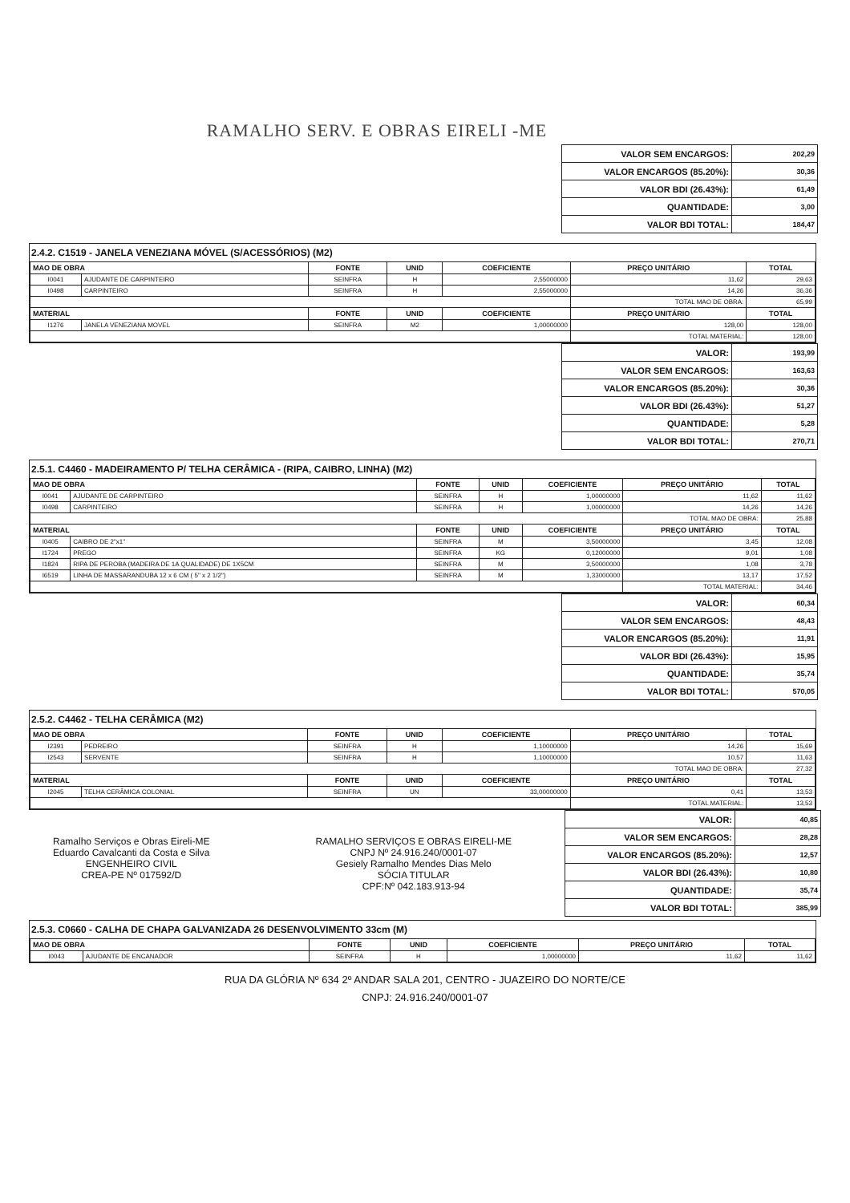RAMALHO SERV. E OBRAS EIRELI -ME
| VALOR SEM ENCARGOS: | 202,29 |
| VALOR ENCARGOS (85.20%): | 30,36 |
| VALOR BDI (26.43%): | 61,49 |
| QUANTIDADE: | 3,00 |
| VALOR BDI TOTAL: | 184,47 |
2.4.2. C1519 - JANELA VENEZIANA MÓVEL (S/ACESSÓRIOS) (M2)
| MAO DE OBRA | | FONTE | UNID | COEFICIENTE | PREÇO UNITÁRIO | TOTAL |
| --- | --- | --- | --- | --- | --- | --- |
| I0041 | AJUDANTE DE CARPINTEIRO | SEINFRA | H | 2,55000000 | 11,62 | 29,63 |
| I0498 | CARPINTEIRO | SEINFRA | H | 2,55000000 | 14,26 | 36,36 |
| | | | | | TOTAL MAO DE OBRA: | 65,99 |
| MATERIAL | | FONTE | UNID | COEFICIENTE | PREÇO UNITÁRIO | TOTAL |
| I1276 | JANELA VENEZIANA MOVEL | SEINFRA | M2 | 1,00000000 | 128,00 | 128,00 |
| | | | | | TOTAL MATERIAL: | 128,00 |
| VALOR: | 193,99 |
| VALOR SEM ENCARGOS: | 163,63 |
| VALOR ENCARGOS (85.20%): | 30,36 |
| VALOR BDI (26.43%): | 51,27 |
| QUANTIDADE: | 5,28 |
| VALOR BDI TOTAL: | 270,71 |
2.5.1. C4460 - MADEIRAMENTO P/ TELHA CERÂMICA - (RIPA, CAIBRO, LINHA) (M2)
| MAO DE OBRA | | FONTE | UNID | COEFICIENTE | PREÇO UNITÁRIO | TOTAL |
| --- | --- | --- | --- | --- | --- | --- |
| I0041 | AJUDANTE DE CARPINTEIRO | SEINFRA | H | 1,00000000 | 11,62 | 11,62 |
| I0498 | CARPINTEIRO | SEINFRA | H | 1,00000000 | 14,26 | 14,26 |
| | | | | | TOTAL MAO DE OBRA: | 25,88 |
| MATERIAL | | FONTE | UNID | COEFICIENTE | PREÇO UNITÁRIO | TOTAL |
| I0405 | CAIBRO DE 2"x1" | SEINFRA | M | 3,50000000 | 3,45 | 12,08 |
| I1724 | PREGO | SEINFRA | KG | 0,12000000 | 9,01 | 1,08 |
| I1824 | RIPA DE PEROBA (MADEIRA DE 1A QUALIDADE) DE 1X5CM | SEINFRA | M | 3,50000000 | 1,08 | 3,78 |
| I6519 | LINHA DE MASSARANDUBA 12 x 6 CM ( 5" x 2 1/2") | SEINFRA | M | 1,33000000 | 13,17 | 17,52 |
| | | | | | TOTAL MATERIAL: | 34,46 |
| VALOR: | 60,34 |
| VALOR SEM ENCARGOS: | 48,43 |
| VALOR ENCARGOS (85.20%): | 11,91 |
| VALOR BDI (26.43%): | 15,95 |
| QUANTIDADE: | 35,74 |
| VALOR BDI TOTAL: | 570,05 |
2.5.2. C4462 - TELHA CERÂMICA (M2)
| MAO DE OBRA | | FONTE | UNID | COEFICIENTE | PREÇO UNITÁRIO | TOTAL |
| --- | --- | --- | --- | --- | --- | --- |
| I2391 | PEDREIRO | SEINFRA | H | 1,10000000 | 14,26 | 15,69 |
| I2543 | SERVENTE | SEINFRA | H | 1,10000000 | 10,57 | 11,63 |
| | | | | | TOTAL MAO DE OBRA: | 27,32 |
| MATERIAL | | FONTE | UNID | COEFICIENTE | PREÇO UNITÁRIO | TOTAL |
| I2045 | TELHA CERÂMICA COLONIAL | SEINFRA | UN | 33,00000000 | 0,41 | 13,53 |
| | | | | | TOTAL MATERIAL: | 13,53 |
Ramalho Serviços e Obras Eireli-ME
Eduardo Cavalcanti da Costa e Silva
ENGENHEIRO CIVIL
CREA-PE Nº 017592/D
RAMALHO SERVIÇOS E OBRAS EIRELI-ME
CNPJ Nº 24.916.240/0001-07
Gesiely Ramalho Mendes Dias Melo
SÓCIA TITULAR
CPF:Nº 042.183.913-94
| VALOR: | 40,85 |
| VALOR SEM ENCARGOS: | 28,28 |
| VALOR ENCARGOS (85.20%): | 12,57 |
| VALOR BDI (26.43%): | 10,80 |
| QUANTIDADE: | 35,74 |
| VALOR BDI TOTAL: | 385,99 |
2.5.3. C0660 - CALHA DE CHAPA GALVANIZADA 26 DESENVOLVIMENTO 33cm (M)
| MAO DE OBRA | | FONTE | UNID | COEFICIENTE | PREÇO UNITÁRIO | TOTAL |
| --- | --- | --- | --- | --- | --- | --- |
| I0043 | AJUDANTE DE ENCANADOR | SEINFRA | H | 1,00000000 | 11,62 | 11,62 |
RUA DA GLÓRIA Nº 634 2º ANDAR SALA 201, CENTRO - JUAZEIRO DO NORTE/CE
CNPJ: 24.916.240/0001-07